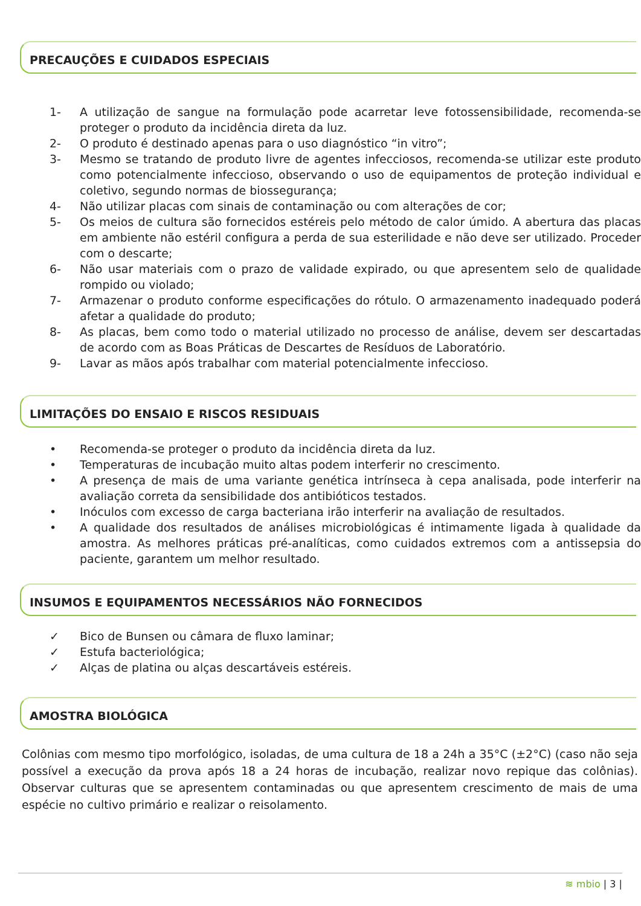PRECAUÇÕES E CUIDADOS ESPECIAIS
1- A utilização de sangue na formulação pode acarretar leve fotossensibilidade, recomenda-se proteger o produto da incidência direta da luz.
2- O produto é destinado apenas para o uso diagnóstico “in vitro”;
3- Mesmo se tratando de produto livre de agentes infecciosos, recomenda-se utilizar este produto como potencialmente infeccioso, observando o uso de equipamentos de proteção individual e coletivo, segundo normas de biossegurança;
4- Não utilizar placas com sinais de contaminação ou com alterações de cor;
5- Os meios de cultura são fornecidos estéreis pelo método de calor úmido. A abertura das placas em ambiente não estéril configura a perda de sua esterilidade e não deve ser utilizado. Proceder com o descarte;
6- Não usar materiais com o prazo de validade expirado, ou que apresentem selo de qualidade rompido ou violado;
7- Armazenar o produto conforme especificações do rótulo. O armazenamento inadequado poderá afetar a qualidade do produto;
8- As placas, bem como todo o material utilizado no processo de análise, devem ser descartadas de acordo com as Boas Práticas de Descartes de Resíduos de Laboratório.
9- Lavar as mãos após trabalhar com material potencialmente infeccioso.
LIMITAÇÕES DO ENSAIO E RISCOS RESIDUAIS
• Recomenda-se proteger o produto da incidência direta da luz.
• Temperaturas de incubação muito altas podem interferir no crescimento.
• A presença de mais de uma variante genética intrínseca à cepa analisada, pode interferir na avaliação correta da sensibilidade dos antibióticos testados.
• Inóculos com excesso de carga bacteriana irão interferir na avaliação de resultados.
• A qualidade dos resultados de análises microbiológicas é intimamente ligada à qualidade da amostra. As melhores práticas pré-analíticas, como cuidados extremos com a antissepsia do paciente, garantem um melhor resultado.
INSUMOS E EQUIPAMENTOS NECESSÁRIOS NÃO FORNECIDOS
✓ Bico de Bunsen ou câmara de fluxo laminar;
✓ Estufa bacteriológica;
✓ Alças de platina ou alças descartáveis estéreis.
AMOSTRA BIOLÓGICA
Colônias com mesmo tipo morfológico, isoladas, de uma cultura de 18 a 24h a 35°C (±2°C) (caso não seja possível a execução da prova após 18 a 24 horas de incubação, realizar novo repique das colônias). Observar culturas que se apresentem contaminadas ou que apresentem crescimento de mais de uma espécie no cultivo primário e realizar o reisolamento.
≋ mbio | 3 |